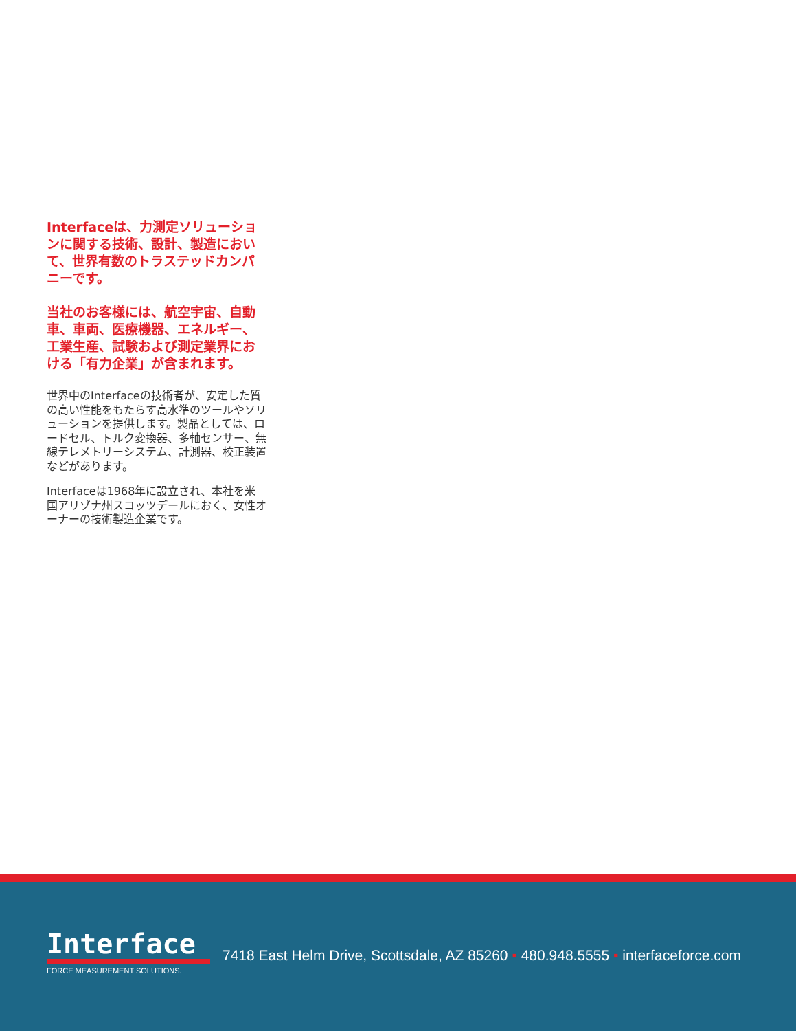Interfaceは、力測定ソリューションに関する技術、設計、製造において、世界有数のトラステッドカンパニーです。
当社のお客様には、航空宇宙、自動車、車両、医療機器、エネルギー、工業生産、試験および測定業界における「有力企業」が含まれます。
世界中のInterfaceの技術者が、安定した質の高い性能をもたらす高水準のツールやソリューションを提供します。製品としては、ロードセル、トルク変換器、多軸センサー、無線テレメトリーシステム、計測器、校正装置などがあります。
Interfaceは1968年に設立され、本社を米国アリゾナ州スコッツデールにおく、女性オーナーの技術製造企業です。
Interface
FORCE MEASUREMENT SOLUTIONS.
7418 East Helm Drive, Scottsdale, AZ 85260 ▪ 480.948.5555 ▪ interfaceforce.com